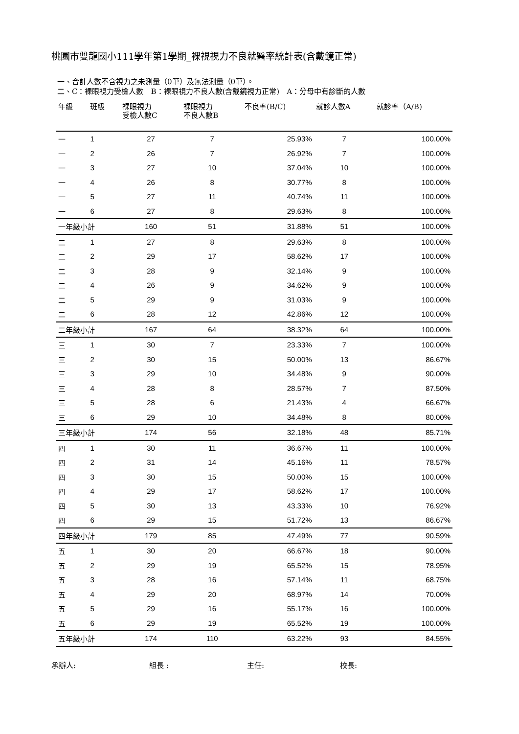桃園市雙龍國小111學年第1學期_裸視視力不良就醫率統計表(含戴鏡正常)
一、合計人數不含視力之未測量（0筆）及無法測量（0筆）。
二、C：裸眼視力受檢人數　B：裸眼視力不良人數(含戴鏡視力正常)　A：分母中有診斷的人數
| 年級 | 班級 | 裸眼視力 受檢人數C | 裸眼視力 不良人數B | 不良率(B/C) | 就診人數A | 就診率（A/B) |
| --- | --- | --- | --- | --- | --- | --- |
| 一 | 1 | 27 | 7 | 25.93% | 7 | 100.00% |
| 一 | 2 | 26 | 7 | 26.92% | 7 | 100.00% |
| 一 | 3 | 27 | 10 | 37.04% | 10 | 100.00% |
| 一 | 4 | 26 | 8 | 30.77% | 8 | 100.00% |
| 一 | 5 | 27 | 11 | 40.74% | 11 | 100.00% |
| 一 | 6 | 27 | 8 | 29.63% | 8 | 100.00% |
| 一年級小計 | | 160 | 51 | 31.88% | 51 | 100.00% |
| 二 | 1 | 27 | 8 | 29.63% | 8 | 100.00% |
| 二 | 2 | 29 | 17 | 58.62% | 17 | 100.00% |
| 二 | 3 | 28 | 9 | 32.14% | 9 | 100.00% |
| 二 | 4 | 26 | 9 | 34.62% | 9 | 100.00% |
| 二 | 5 | 29 | 9 | 31.03% | 9 | 100.00% |
| 二 | 6 | 28 | 12 | 42.86% | 12 | 100.00% |
| 二年級小計 | | 167 | 64 | 38.32% | 64 | 100.00% |
| 三 | 1 | 30 | 7 | 23.33% | 7 | 100.00% |
| 三 | 2 | 30 | 15 | 50.00% | 13 | 86.67% |
| 三 | 3 | 29 | 10 | 34.48% | 9 | 90.00% |
| 三 | 4 | 28 | 8 | 28.57% | 7 | 87.50% |
| 三 | 5 | 28 | 6 | 21.43% | 4 | 66.67% |
| 三 | 6 | 29 | 10 | 34.48% | 8 | 80.00% |
| 三年級小計 | | 174 | 56 | 32.18% | 48 | 85.71% |
| 四 | 1 | 30 | 11 | 36.67% | 11 | 100.00% |
| 四 | 2 | 31 | 14 | 45.16% | 11 | 78.57% |
| 四 | 3 | 30 | 15 | 50.00% | 15 | 100.00% |
| 四 | 4 | 29 | 17 | 58.62% | 17 | 100.00% |
| 四 | 5 | 30 | 13 | 43.33% | 10 | 76.92% |
| 四 | 6 | 29 | 15 | 51.72% | 13 | 86.67% |
| 四年級小計 | | 179 | 85 | 47.49% | 77 | 90.59% |
| 五 | 1 | 30 | 20 | 66.67% | 18 | 90.00% |
| 五 | 2 | 29 | 19 | 65.52% | 15 | 78.95% |
| 五 | 3 | 28 | 16 | 57.14% | 11 | 68.75% |
| 五 | 4 | 29 | 20 | 68.97% | 14 | 70.00% |
| 五 | 5 | 29 | 16 | 55.17% | 16 | 100.00% |
| 五 | 6 | 29 | 19 | 65.52% | 19 | 100.00% |
| 五年級小計 | | 174 | 110 | 63.22% | 93 | 84.55% |
承辦人: 組長 : 主任: 校長: